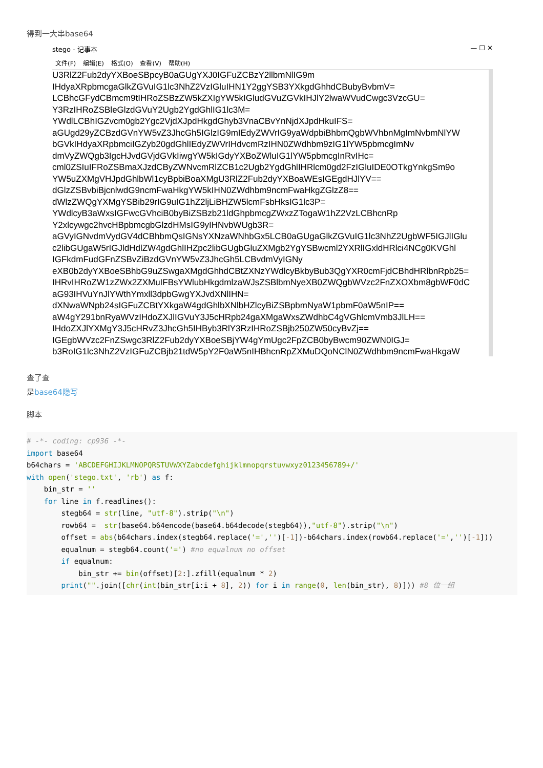得到一大串base64
stego - 记事本 — ☐ ✕
文件(F) 编辑(E) 格式(O) 查看(V) 帮助(H)
U3RlZ2Fub2dyYXBoeSBpcyB0aGUgYXJ0IGFuZCBzY2llbmNlIG9m
IHdyaXRpbmcgaGlkZGVuIG1lc3NhZ2VzIGluIHN1Y2ggYSB3YXkgdGhhdCBubyBvbmV=
LCBhcGFydCBmcm9tIHRoZSBzZW5kZXIgYW5kIGludGVuZGVkIHJlY2lwaWVudCwgc3VzcGU=
Y3RzIHRoZSBleGlzdGVuY2Ugb2YgdGhlIG1lc3M=
YWdlLCBhIGZvcm0gb2Ygc2VjdXJpdHkgdGhyb3VnaCBvYnNjdXJpdHkuIFS=
aGUgd29yZCBzdGVnYW5vZ3JhcGh5IGlzIG9mIEdyZWVrIG9yaWdpbiBhbmQgbWVhbnMgImNvbmNlYW
bGVkIHdyaXRpbmciIGZyb20gdGhlIEdyZWVrIHdvcmRzIHN0ZWdhbm9zIG1lYW5pbmcgImNv
dmVyZWQgb3IgcHJvdGVjdGVkIiwgYW5kIGdyYXBoZWluIG1lYW5pbmcgInRvIHc=
cml0ZSIuIFRoZSBmaXJzdCByZWNvcmRlZCB1c2Ugb2YgdGhlIHRlcm0gd2FzIGluIDE0OTkgYnkgSm9o
YW5uZXMgVHJpdGhlbWl1cyBpbiBoaXMgU3RlZ2Fub2dyYXBoaWEsIGEgdHJlYV==
dGlzZSBvbiBjcnlwdG9ncmFwaHkgYW5kIHN0ZWdhbm9ncmFwaHkgZGlzZ8==
dWlzZWQgYXMgYSBib29rIG9uIG1hZ2ljLiBHZW5lcmFsbHksIG1lc3P=
YWdlcyB3aWxsIGFwcGVhciB0byBiZSBzb21ldGhpbmcgZWxzZTogaW1hZ2VzLCBhcnRp
Y2xlcywgc2hvcHBpbmcgbGlzdHMsIG9yIHNvbWUgb3R=
aGVyIGNvdmVydGV4dCBhbmQsIGNsYXNzaWNhbGx5LCB0aGUgaGlkZGVuIG1lc3NhZ2UgbWF5IGJlIGlu
c2libGUgaW5rIGJldHdlZW4gdGhlIHZpc2libGUgbGluZXMgb2YgYSBwcml2YXRlIGxldHRlci4NCg0KVGhl
IGFkdmFudGFnZSBvZiBzdGVnYW5vZ3JhcGh5LCBvdmVyIGNy
eXB0b2dyYXBoeSBhbG9uZSwgaXMgdGhhdCBtZXNzYWdlcyBkbyBub3QgYXR0cmFjdCBhdHRlbnRpb25=
IHRvIHRoZW1zZWx2ZXMuIFBsYWlubHkgdmlzaWJsZSBlbmNyeXB0ZWQgbWVzc2FnZXOXbm8gbWF0dC
aG93IHVuYnJlYWthYmxll3dpbGwgYXJvdXNlIHN=
dXNwaWNpb24sIGFuZCBtYXkgaW4gdGhlbXNlbHZlcyBiZSBpbmNyaW1pbmF0aW5nIP==
aW4gY291bnRyaWVzIHdoZXJlIGVuY3J5cHRpb24gaXMgaWxsZWdhbC4gVGhlcmVmb3JlLH==
IHdoZXJlYXMgY3J5cHRvZ3JhcGh5IHByb3RlY3RzIHRoZSBjb250ZW50cyBvZj==
IGEgbWVzc2FnZSwgc3RlZ2Fub2dyYXBoeSBjYW4gYmUgc2FpZCB0byBwcm90ZWN0IGJ=
b3RoIG1lc3NhZ2VzIGFuZCBjb21tdW5pY2F0aW5nIHBhcnRpZXMuDQoNClN0ZWdhbm9ncmFwaHkgaW
查了查
是base64隐写
脚本
# -*- coding: cp936 -*-
import base64
b64chars = 'ABCDEFGHIJKLMNOPQRSTUVWXYZabcdefghijklmnopqrstuvwxyz0123456789+/'
with open('stego.txt', 'rb') as f:
    bin_str = ''
    for line in f.readlines():
        stegb64 = str(line, "utf-8").strip("\n")
        rowb64 =  str(base64.b64encode(base64.b64decode(stegb64)),"utf-8").strip("\n")
        offset = abs(b64chars.index(stegb64.replace('=','')[-1])-b64chars.index(rowb64.replace('=','')[-1]))
        equalnum = stegb64.count('=') #no equalnum no offset
        if equalnum:
            bin_str += bin(offset)[2:].zfill(equalnum * 2)
        print("".join([chr(int(bin_str[i:i + 8], 2)) for i in range(0, len(bin_str), 8)])) #8 位一组